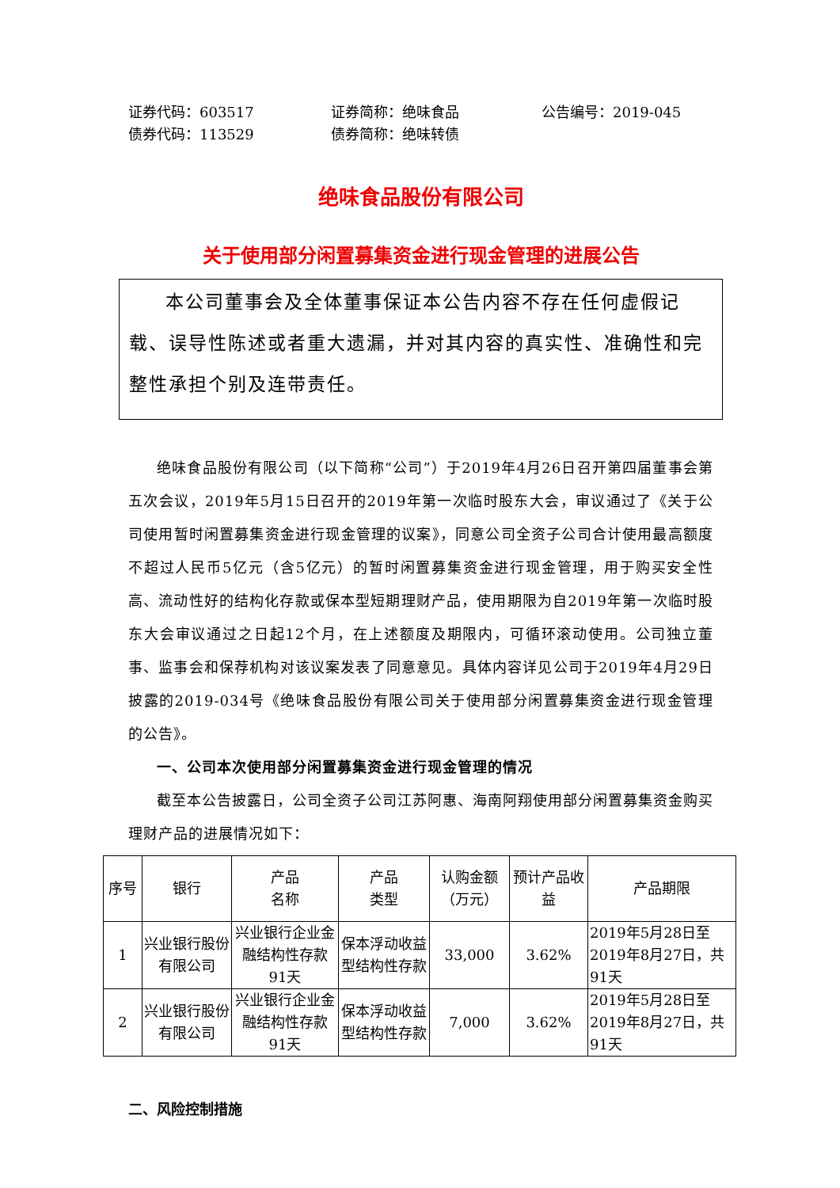证券代码：603517
证券简称：绝味食品
公告编号：2019-045
债券代码：113529
债券简称：绝味转债
绝味食品股份有限公司
关于使用部分闲置募集资金进行现金管理的进展公告
本公司董事会及全体董事保证本公告内容不存在任何虚假记载、误导性陈述或者重大遗漏，并对其内容的真实性、准确性和完整性承担个别及连带责任。
绝味食品股份有限公司（以下简称“公司”）于2019年4月26日召开第四届董事会第五次会议，2019年5月15日召开的2019年第一次临时股东大会，审议通过了《关于公司使用暂时闲置募集资金进行现金管理的议案》，同意公司全资子公司合计使用最高额度不超过人民币5亿元（含5亿元）的暂时闲置募集资金进行现金管理，用于购买安全性高、流动性好的结构化存款或保本型短期理财产品，使用期限为自2019年第一次临时股东大会审议通过之日起12个月，在上述额度及期限内，可循环滚动使用。公司独立董事、监事会和保荐机构对该议案发表了同意意见。具体内容详见公司于2019年4月29日披露的2019-034号《绝味食品股份有限公司关于使用部分闲置募集资金进行现金管理的公告》。
一、公司本次使用部分闲置募集资金进行现金管理的情况
截至本公告披露日，公司全资子公司江苏阿惠、海南阿翔使用部分闲置募集资金购买理财产品的进展情况如下：
| 序号 | 银行 | 产品 名称 | 产品 类型 | 认购金额（万元） | 预计产品收益 | 产品期限 |
| --- | --- | --- | --- | --- | --- | --- |
| 1 | 兴业银行股份有限公司 | 兴业银行企业金融结构性存款91天 | 保本浮动收益型结构性存款 | 33,000 | 3.62% | 2019年5月28日至2019年8月27日，共91天 |
| 2 | 兴业银行股份有限公司 | 兴业银行企业金融结构性存款91天 | 保本浮动收益型结构性存款 | 7,000 | 3.62% | 2019年5月28日至2019年8月27日，共91天 |
二、风险控制措施